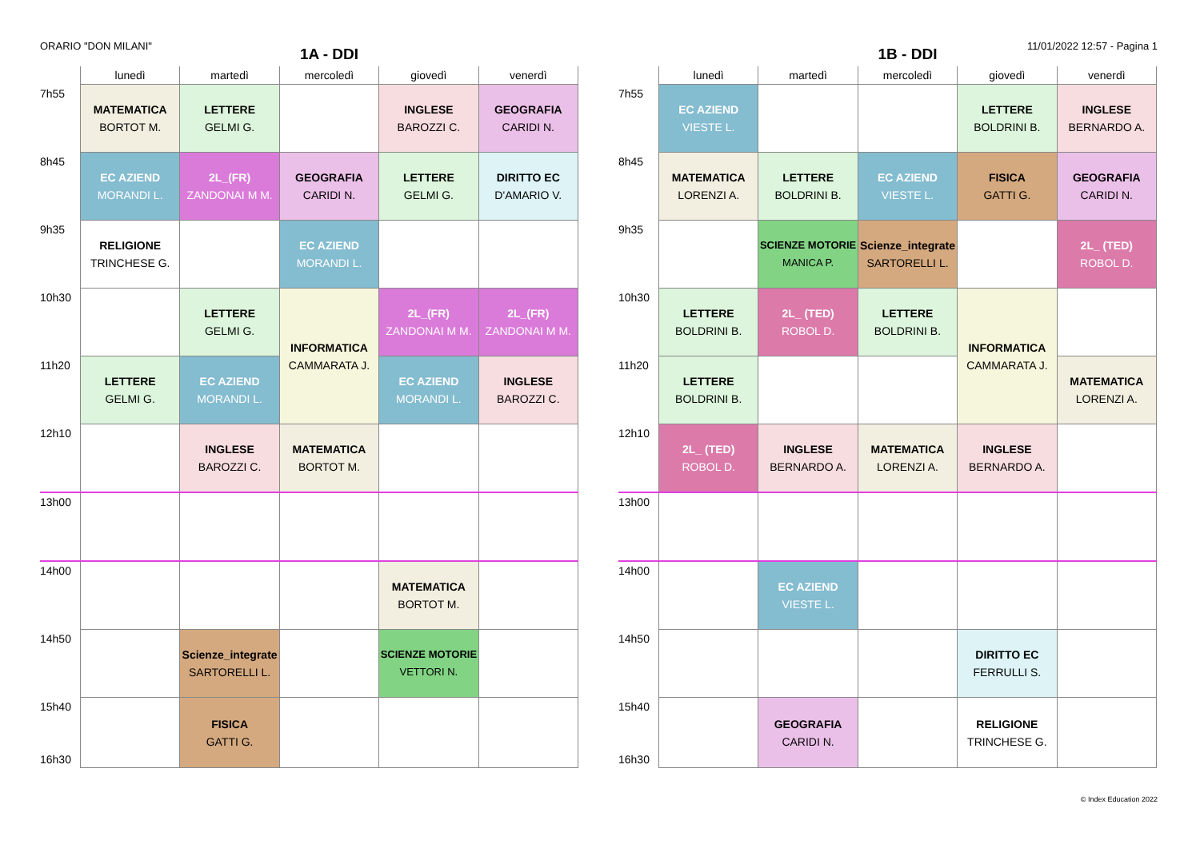ORARIO "DON MILANI" 11/01/2022 12:57 - Pagina 1
1A - DDI
| | lunedì | martedì | mercoledì | giovedì | venerdì |
| --- | --- | --- | --- | --- | --- |
| 7h55 | MATEMATICA BORTOT M. | LETTERE GELMI G. | | INGLESE BAROZZI C. | GEOGRAFIA CARIDI N. |
| 8h45 | EC AZIEND MORANDI L. | 2L_(FR) ZANDONAI M M. | GEOGRAFIA CARIDI N. | LETTERE GELMI G. | DIRITTO EC D'AMARIO V. |
| 9h35 | RELIGIONE TRINCHESE G. | | EC AZIEND MORANDI L. | | |
| 10h30 | | LETTERE GELMI G. | INFORMATICA CAMMARATA J. | 2L_(FR) ZANDONAI M M. | 2L_(FR) ZANDONAI M M. |
| 11h20 | LETTERE GELMI G. | EC AZIEND MORANDI L. | | EC AZIEND MORANDI L. | INGLESE BAROZZI C. |
| 12h10 | | INGLESE BAROZZI C. | MATEMATICA BORTOT M. | | |
| 13h00 | | | | | |
| 14h00 | | | | MATEMATICA BORTOT M. | |
| 14h50 | | Scienze_integrate SARTORELLI L. | | SCIENZE MOTORIE VETTORI N. | |
| 15h40 16h30 | | FISICA GATTI G. | | | |
1B - DDI
| | lunedì | martedì | mercoledì | giovedì | venerdì |
| --- | --- | --- | --- | --- | --- |
| 7h55 | EC AZIEND VIESTE L. | | | LETTERE BOLDRINI B. | INGLESE BERNARDO A. |
| 8h45 | MATEMATICA LORENZI A. | LETTERE BOLDRINI B. | EC AZIEND VIESTE L. | FISICA GATTI G. | GEOGRAFIA CARIDI N. |
| 9h35 | | SCIENZE MOTORIE MANICA P. | Scienze_integrate SARTORELLI L. | | 2L_ (TED) ROBOL D. |
| 10h30 | LETTERE BOLDRINI B. | 2L_ (TED) ROBOL D. | LETTERE BOLDRINI B. | INFORMATICA CAMMARATA J. | |
| 11h20 | LETTERE BOLDRINI B. | | | | MATEMATICA LORENZI A. |
| 12h10 | 2L_ (TED) ROBOL D. | INGLESE BERNARDO A. | MATEMATICA LORENZI A. | INGLESE BERNARDO A. | |
| 13h00 | | | | | |
| 14h00 | | EC AZIEND VIESTE L. | | | |
| 14h50 | | | | DIRITTO EC FERRULLI S. | |
| 15h40 16h30 | | GEOGRAFIA CARIDI N. | | RELIGIONE TRINCHESE G. | |
© Index Education 2022